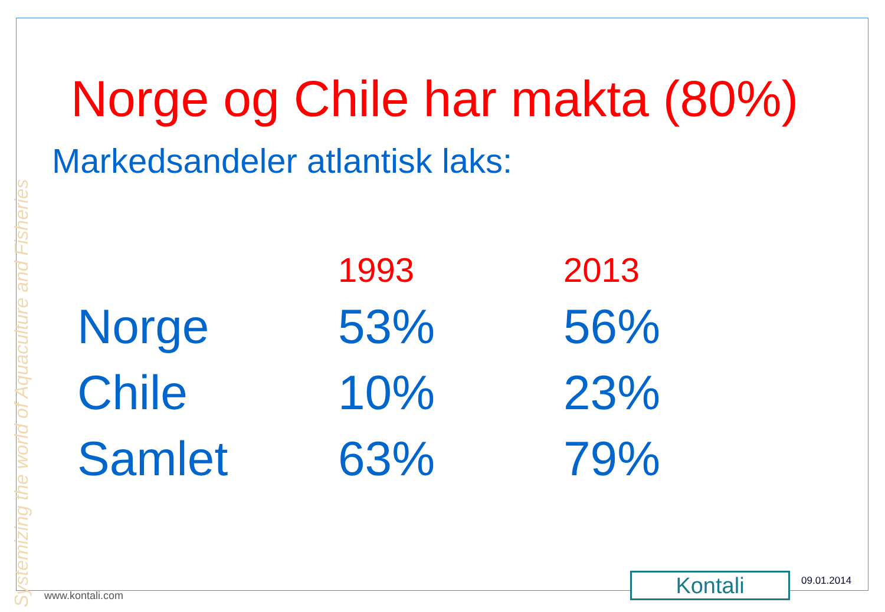Systemizing the world of Aquaculture and Fisheries
Norge og Chile har makta (80%)
Markedsandeler atlantisk laks:
| | 1993 | 2013 |
| --- | --- | --- |
| Norge | 53% | 56% |
| Chile | 10% | 23% |
| Samlet | 63% | 79% |
www.kontali.com Kontali 09.01.2014